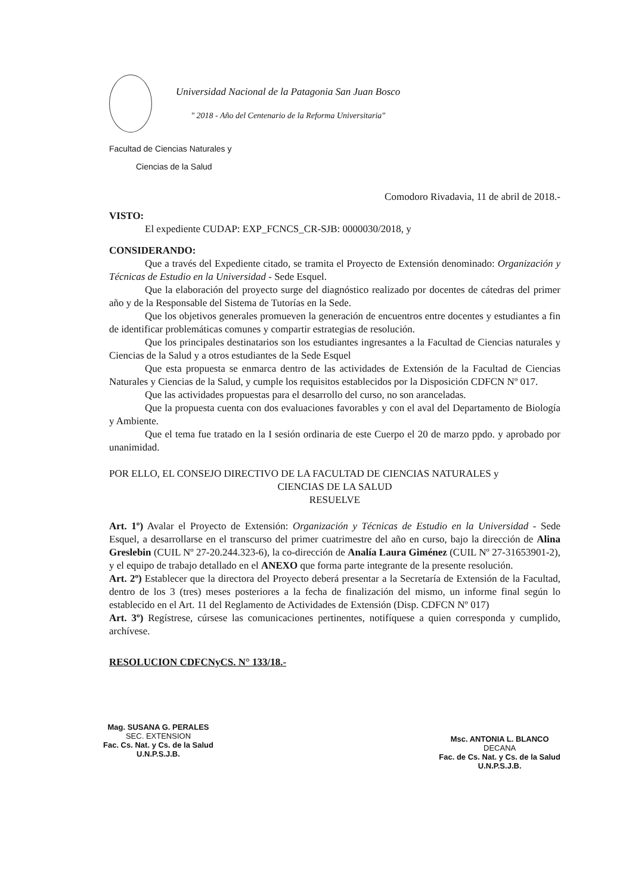Universidad Nacional de la Patagonia San Juan Bosco
" 2018 - Año del Centenario de la Reforma Universitaria"
Facultad de Ciencias Naturales y
Ciencias de la Salud
Comodoro Rivadavia, 11 de abril de 2018.-
VISTO:
El expediente CUDAP: EXP_FCNCS_CR-SJB: 0000030/2018, y
CONSIDERANDO:
Que a través del Expediente citado, se tramita el Proyecto de Extensión denominado: Organización y Técnicas de Estudio en la Universidad - Sede Esquel.
Que la elaboración del proyecto surge del diagnóstico realizado por docentes de cátedras del primer año y de la Responsable del Sistema de Tutorías en la Sede.
Que los objetivos generales promueven la generación de encuentros entre docentes y estudiantes a fin de identificar problemáticas comunes y compartir estrategias de resolución.
Que los principales destinatarios son los estudiantes ingresantes a la Facultad de Ciencias naturales y Ciencias de la Salud y a otros estudiantes de la Sede Esquel
Que esta propuesta se enmarca dentro de las actividades de Extensión de la Facultad de Ciencias Naturales y Ciencias de la Salud, y cumple los requisitos establecidos por la Disposición CDFCN Nº 017.
Que las actividades propuestas para el desarrollo del curso, no son aranceladas.
Que la propuesta cuenta con dos evaluaciones favorables y con el aval del Departamento de Biología y Ambiente.
Que el tema fue tratado en la I sesión ordinaria de este Cuerpo el 20 de marzo ppdo. y aprobado por unanimidad.
POR ELLO, EL CONSEJO DIRECTIVO DE LA FACULTAD DE CIENCIAS NATURALES y
CIENCIAS DE LA SALUD
RESUELVE
Art. 1º) Avalar el Proyecto de Extensión: Organización y Técnicas de Estudio en la Universidad - Sede Esquel, a desarrollarse en el transcurso del primer cuatrimestre del año en curso, bajo la dirección de Alina Greslebin (CUIL Nº 27-20.244.323-6), la co-dirección de Analía Laura Giménez (CUIL Nº 27-31653901-2), y el equipo de trabajo detallado en el ANEXO que forma parte integrante de la presente resolución.
Art. 2º) Establecer que la directora del Proyecto deberá presentar a la Secretaría de Extensión de la Facultad, dentro de los 3 (tres) meses posteriores a la fecha de finalización del mismo, un informe final según lo establecido en el Art. 11 del Reglamento de Actividades de Extensión (Disp. CDFCN Nº 017)
Art. 3º) Regístrese, cúrsese las comunicaciones pertinentes, notifíquese a quien corresponda y cumplido, archívese.
RESOLUCION CDFCNyCS. N° 133/18.-
Mag. SUSANA G. PERALES
SEC. EXTENSION
Fac. Cs. Nat. y Cs. de la Salud
U.N.P.S.J.B.
Msc. ANTONIA L. BLANCO
DECANA
Fac. de Cs. Nat. y Cs. de la Salud
U.N.P.S.J.B.